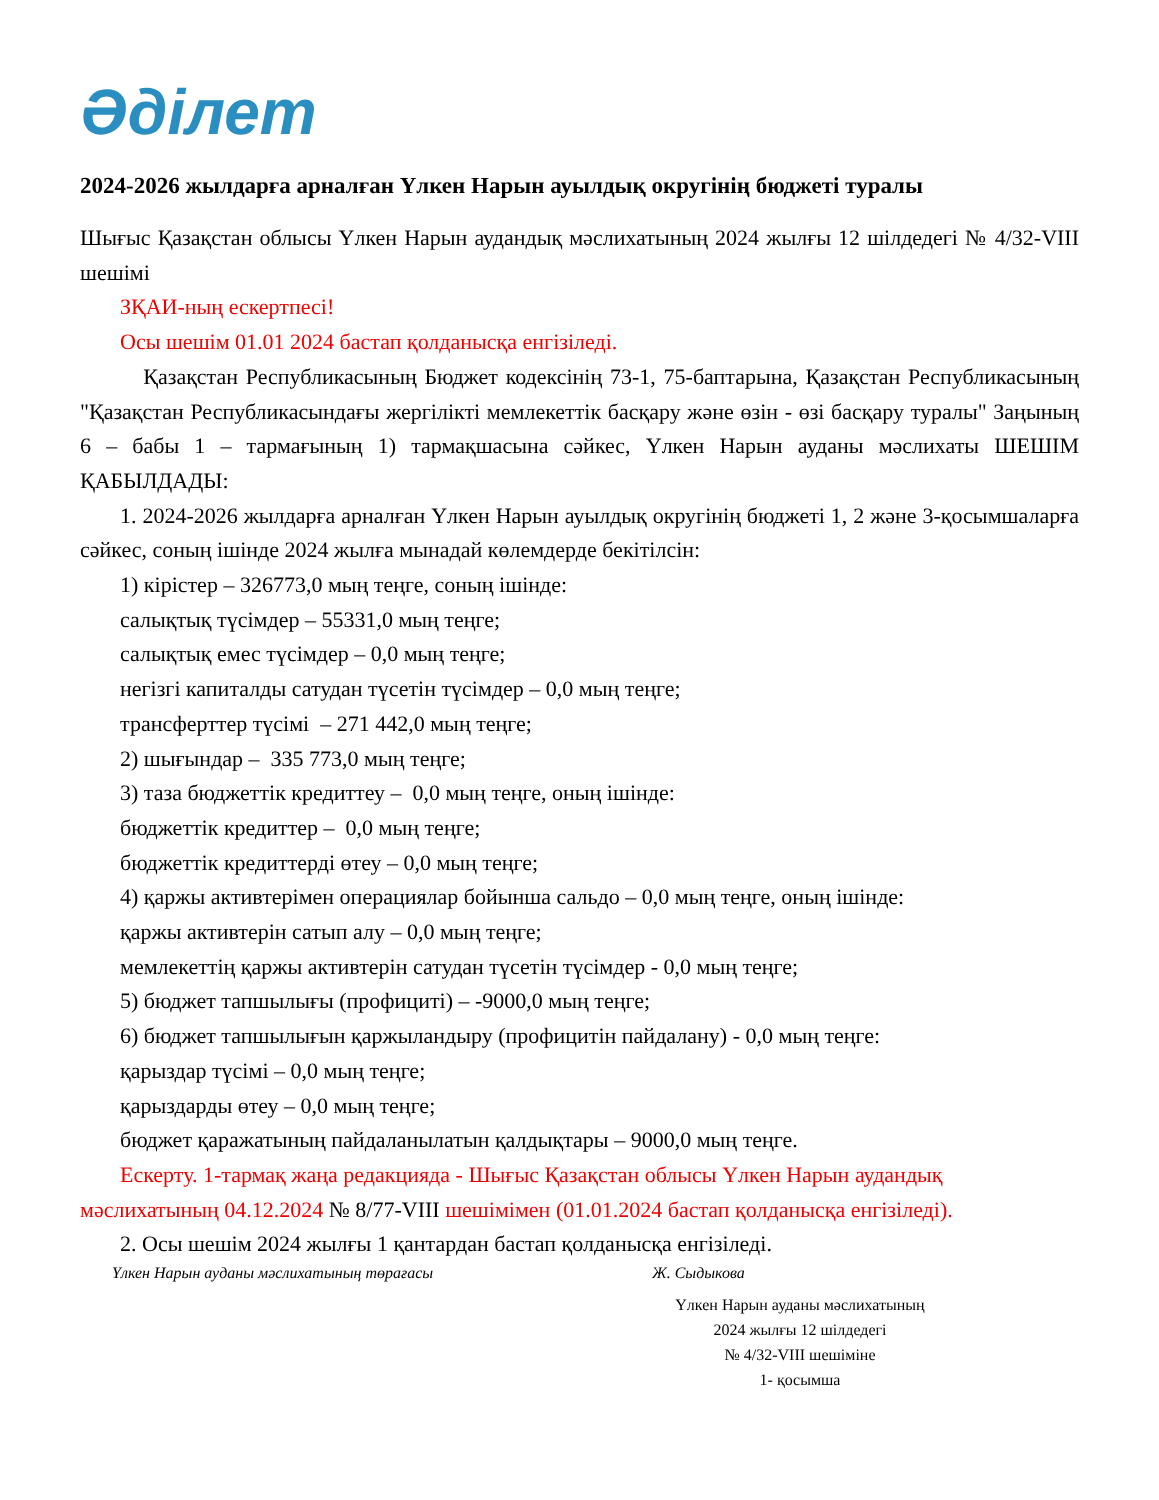Әділет
2024-2026 жылдарға арналған Үлкен Нарын ауылдық округінің бюджеті туралы
Шығыс Қазақстан облысы Үлкен Нарын аудандық мәслихатының 2024 жылғы 12 шілдедегі № 4/32-VIII шешімі
ЗҚАИ-ның ескертпесі!
Осы шешім 01.01 2024 бастап қолданысқа енгізіледі.
Қазақстан Республикасының Бюджет кодексінің 73-1, 75-баптарына, Қазақстан Республикасының "Қазақстан Республикасындағы жергілікті мемлекеттік басқару және өзін - өзі басқару туралы" Заңының 6 – бабы 1 – тармағының 1) тармақшасына сәйкес, Үлкен Нарын ауданы мәслихаты ШЕШІМ ҚАБЫЛДАДЫ:
1. 2024-2026 жылдарға арналған Үлкен Нарын ауылдық округінің бюджеті 1, 2 және 3-қосымшаларға сәйкес, соның ішінде 2024 жылға мынадай көлемдерде бекітілсін:
1) кірістер – 326773,0 мың теңге, соның ішінде:
салықтық түсімдер – 55331,0 мың теңге;
салықтық емес түсімдер – 0,0 мың теңге;
негізгі капиталды сатудан түсетін түсімдер – 0,0 мың теңге;
трансферттер түсімі – 271 442,0 мың теңге;
2) шығындар – 335 773,0 мың теңге;
3) таза бюджеттік кредиттеу – 0,0 мың теңге, оның ішінде:
бюджеттік кредиттер – 0,0 мың теңге;
бюджеттік кредиттерді өтеу – 0,0 мың теңге;
4) қаржы активтерімен операциялар бойынша сальдо – 0,0 мың теңге, оның ішінде:
қаржы активтерін сатып алу – 0,0 мың теңге;
мемлекеттің қаржы активтерін сатудан түсетін түсімдер - 0,0 мың теңге;
5) бюджет тапшылығы (профициті) – -9000,0 мың теңге;
6) бюджет тапшылығын қаржыландыру (профицитін пайдалану) - 0,0 мың теңге:
қарыздар түсімі – 0,0 мың теңге;
қарыздарды өтеу – 0,0 мың теңге;
бюджет қаражатының пайдаланылатын қалдықтары – 9000,0 мың теңге.
Ескерту. 1-тармақ жаңа редакцияда - Шығыс Қазақстан облысы Үлкен Нарын аудандық мәслихатының 04.12.2024 № 8/77-VIII шешімімен (01.01.2024 бастап қолданысқа енгізіледі).
2. Осы шешім 2024 жылғы 1 қантардан бастап қолданысқа енгізіледі.
Үлкен Нарын ауданы мәслихатының төрағасы Ж. Сыдыкова
Үлкен Нарын ауданы мәслихатының
2024 жылғы 12 шілдедегі
№ 4/32-VIII шешіміне
1- қосымша